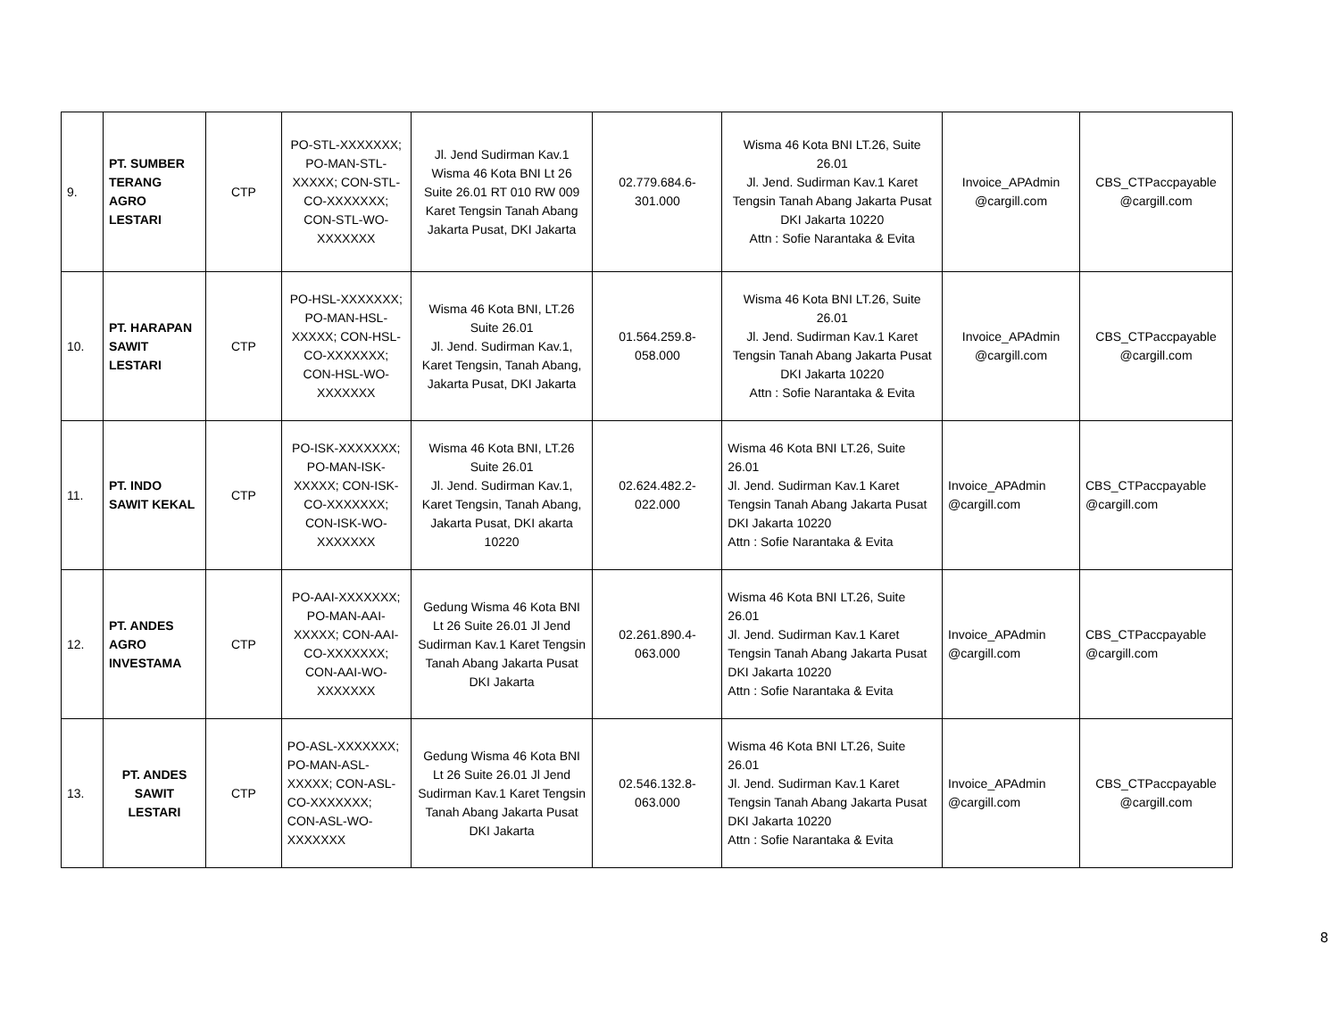| 9. | PT. SUMBER TERANG AGRO LESTARI | CTP | PO-STL-XXXXXXX; PO-MAN-STL-XXXXX; CON-STL-CO-XXXXXXX; CON-STL-WO-XXXXXXX | Jl. Jend Sudirman Kav.1 Wisma 46 Kota BNI Lt 26 Suite 26.01 RT 010 RW 009 Karet Tengsin Tanah Abang Jakarta Pusat, DKI Jakarta | 02.779.684.6-301.000 | Wisma 46 Kota BNI LT.26, Suite 26.01 Jl. Jend. Sudirman Kav.1 Karet Tengsin Tanah Abang Jakarta Pusat DKI Jakarta 10220 Attn : Sofie Narantaka & Evita | Invoice_APAdmin @cargill.com | CBS_CTPaccpayable @cargill.com |
| 10. | PT. HARAPAN SAWIT LESTARI | CTP | PO-HSL-XXXXXXX; PO-MAN-HSL-XXXXX; CON-HSL-CO-XXXXXXX; CON-HSL-WO-XXXXXXX | Wisma 46 Kota BNI, LT.26 Suite 26.01 Jl. Jend. Sudirman Kav.1, Karet Tengsin, Tanah Abang, Jakarta Pusat, DKI Jakarta | 01.564.259.8-058.000 | Wisma 46 Kota BNI LT.26, Suite 26.01 Jl. Jend. Sudirman Kav.1 Karet Tengsin Tanah Abang Jakarta Pusat DKI Jakarta 10220 Attn : Sofie Narantaka & Evita | Invoice_APAdmin @cargill.com | CBS_CTPaccpayable @cargill.com |
| 11. | PT. INDO SAWIT KEKAL | CTP | PO-ISK-XXXXXXX; PO-MAN-ISK-XXXXX; CON-ISK-CO-XXXXXXX; CON-ISK-WO-XXXXXXX | Wisma 46 Kota BNI, LT.26 Suite 26.01 Jl. Jend. Sudirman Kav.1, Karet Tengsin, Tanah Abang, Jakarta Pusat, DKI akarta 10220 | 02.624.482.2-022.000 | Wisma 46 Kota BNI LT.26, Suite 26.01 Jl. Jend. Sudirman Kav.1 Karet Tengsin Tanah Abang Jakarta Pusat DKI Jakarta 10220 Attn : Sofie Narantaka & Evita | Invoice_APAdmin @cargill.com | CBS_CTPaccpayable @cargill.com |
| 12. | PT. ANDES AGRO INVESTAMA | CTP | PO-AAI-XXXXXXX; PO-MAN-AAI-XXXXX; CON-AAI-CO-XXXXXXX; CON-AAI-WO-XXXXXXX | Gedung Wisma 46 Kota BNI Lt 26 Suite 26.01 Jl Jend Sudirman Kav.1 Karet Tengsin Tanah Abang Jakarta Pusat DKI Jakarta | 02.261.890.4-063.000 | Wisma 46 Kota BNI LT.26, Suite 26.01 Jl. Jend. Sudirman Kav.1 Karet Tengsin Tanah Abang Jakarta Pusat DKI Jakarta 10220 Attn : Sofie Narantaka & Evita | Invoice_APAdmin @cargill.com | CBS_CTPaccpayable @cargill.com |
| 13. | PT. ANDES SAWIT LESTARI | CTP | PO-ASL-XXXXXXX; PO-MAN-ASL-XXXXX; CON-ASL-CO-XXXXXXX; CON-ASL-WO-XXXXXXX | Gedung Wisma 46 Kota BNI Lt 26 Suite 26.01 Jl Jend Sudirman Kav.1 Karet Tengsin Tanah Abang Jakarta Pusat DKI Jakarta | 02.546.132.8-063.000 | Wisma 46 Kota BNI LT.26, Suite 26.01 Jl. Jend. Sudirman Kav.1 Karet Tengsin Tanah Abang Jakarta Pusat DKI Jakarta 10220 Attn : Sofie Narantaka & Evita | Invoice_APAdmin @cargill.com | CBS_CTPaccpayable @cargill.com |
8